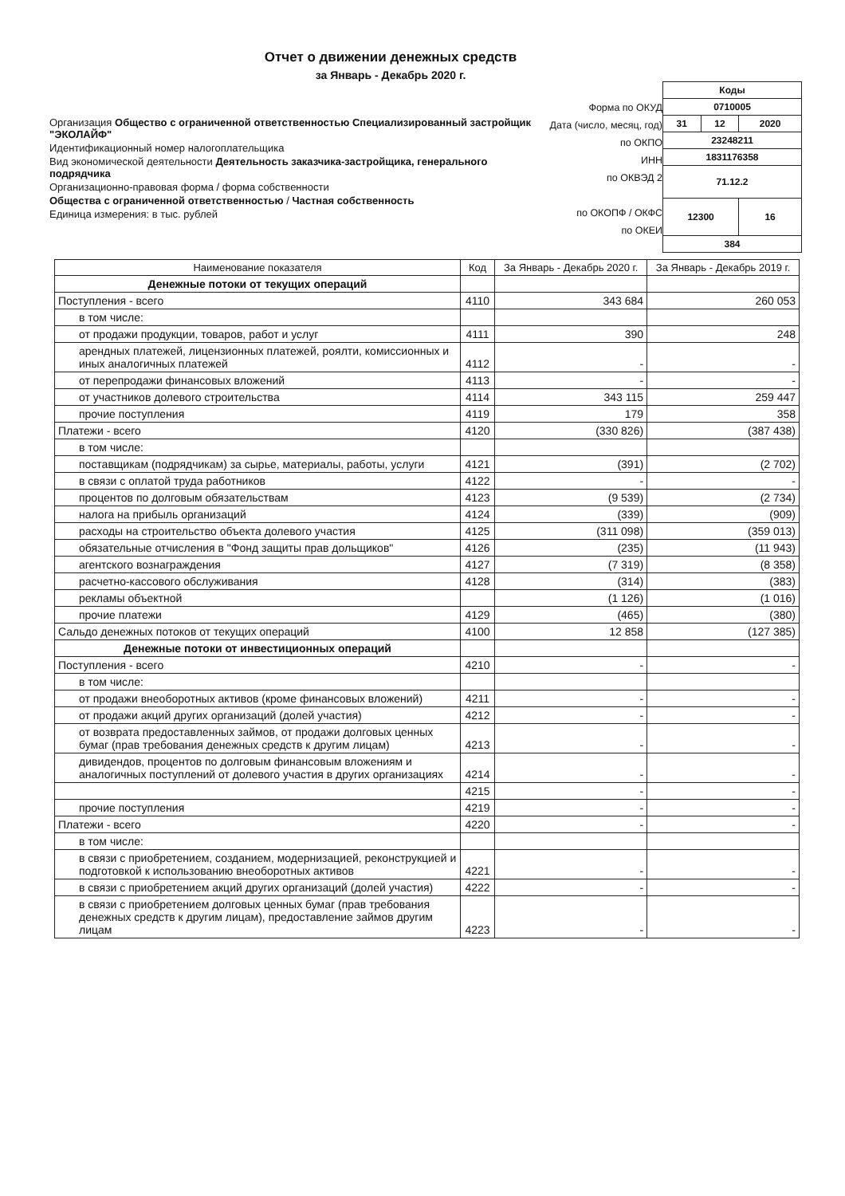Отчет о движении денежных средств
за Январь - Декабрь 2020 г.
Организация Общество с ограниченной ответственностью Специализированный застройщик "ЭКОЛАЙФ"
Идентификационный номер налогоплательщика
Вид экономической деятельности Деятельность заказчика-застройщика, генерального подрядчика
Организационно-правовая форма / форма собственности
Общества с ограниченной ответственностью / Частная собственность
Единица измерения: в тыс. рублей
Форма по ОКУД
Дата (число, месяц, год)
по ОКПО
ИНН
по ОКВЭД 2
по ОКОПФ / ОКФС
по ОКЕИ
| Коды | | |
| 0710005 | | |
| 31 | 12 | 2020 |
| 23248211 | | |
| 1831176358 | | |
| 71.12.2 | | |
| 12300 | | 16 |
| 384 | | |
| Наименование показателя | Код | За Январь - Декабрь 2020 г. | За Январь - Декабрь 2019 г. |
| --- | --- | --- | --- |
| Денежные потоки от текущих операций | | | |
| Поступления - всего | 4110 | 343 684 | 260 053 |
| в том числе: | | | |
| от продажи продукции, товаров, работ и услуг | 4111 | 390 | 248 |
| арендных платежей, лицензионных платежей, роялти, комиссионных и иных аналогичных платежей | 4112 | - | - |
| от перепродажи финансовых вложений | 4113 | - | - |
| от участников долевого строительства | 4114 | 343 115 | 259 447 |
| прочие поступления | 4119 | 179 | 358 |
| Платежи - всего | 4120 | (330 826) | (387 438) |
| в том числе: | | | |
| поставщикам (подрядчикам) за сырье, материалы, работы, услуги | 4121 | (391) | (2 702) |
| в связи с оплатой труда работников | 4122 | - | - |
| процентов по долговым обязательствам | 4123 | (9 539) | (2 734) |
| налога на прибыль организаций | 4124 | (339) | (909) |
| расходы на строительство объекта долевого участия | 4125 | (311 098) | (359 013) |
| обязательные отчисления в "Фонд защиты прав дольщиков" | 4126 | (235) | (11 943) |
| агентского вознаграждения | 4127 | (7 319) | (8 358) |
| расчетно-кассового обслуживания | 4128 | (314) | (383) |
| рекламы объектной | | (1 126) | (1 016) |
| прочие платежи | 4129 | (465) | (380) |
| Сальдо денежных потоков от текущих операций | 4100 | 12 858 | (127 385) |
| Денежные потоки от инвестиционных операций | | | |
| Поступления - всего | 4210 | - | - |
| в том числе: | | | |
| от продажи внеоборотных активов (кроме финансовых вложений) | 4211 | - | - |
| от продажи акций других организаций (долей участия) | 4212 | - | - |
| от возврата предоставленных займов, от продажи долговых ценных бумаг (прав требования денежных средств к другим лицам) | 4213 | - | - |
| дивидендов, процентов по долговым финансовым вложениям и аналогичных поступлений от долевого участия в других организациях | 4214 | - | - |
| | 4215 | - | - |
| прочие поступления | 4219 | - | - |
| Платежи - всего | 4220 | - | - |
| в том числе: | | | |
| в связи с приобретением, созданием, модернизацией, реконструкцией и подготовкой к использованию внеоборотных активов | 4221 | - | - |
| в связи с приобретением акций других организаций (долей участия) | 4222 | - | - |
| в связи с приобретением долговых ценных бумаг (прав требования денежных средств к другим лицам), предоставление займов другим лицам | 4223 | - | - |